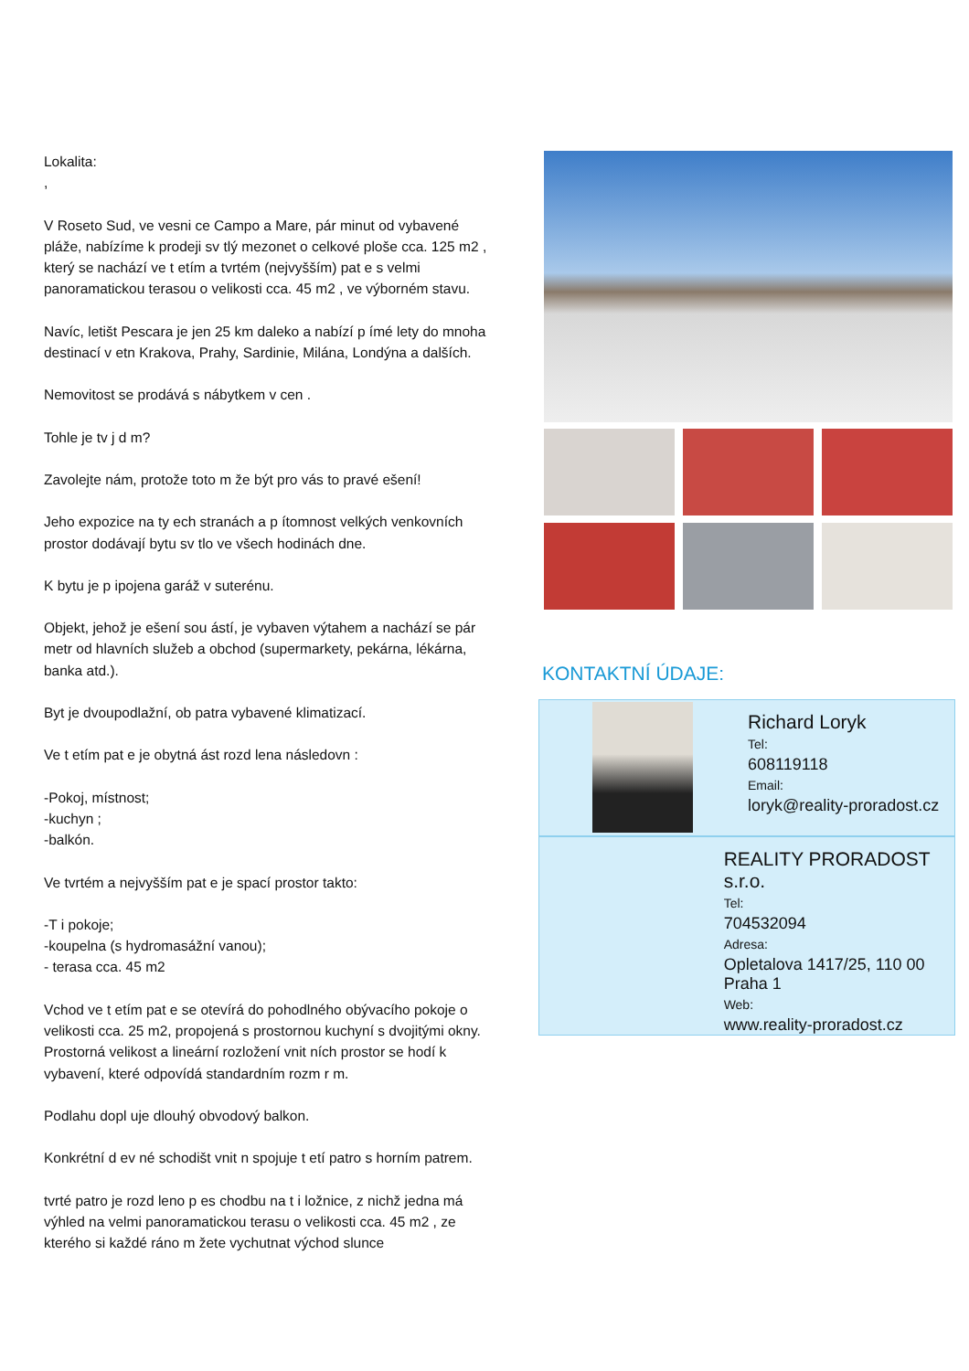Lokalita:
,
V Roseto Sud, ve vesni ce Campo a Mare, pár minut od vybavené pláže, nabízíme k prodeji sv tlý mezonet o celkové ploše cca. 125 m2 , který se nachází ve t etím a tvrtém (nejvyšším) pat e s velmi panoramatickou terasou o velikosti cca. 45 m2 , ve výborném stavu.
Navíc, letišt Pescara je jen 25 km daleko a nabízí p ímé lety do mnoha destinací v etn Krakova, Prahy, Sardinie, Milána, Londýna a dalších.
Nemovitost se prodává s nábytkem v cen .
Tohle je tv j d m?
Zavolejte nám, protože toto m že být pro vás to pravé ešení!
Jeho expozice na ty ech stranách a p ítomnost velkých venkovních prostor dodávají bytu sv tlo ve všech hodinách dne.
K bytu je p ipojena garáž v suterénu.
Objekt, jehož je ešení sou ástí, je vybaven výtahem a nachází se pár metr od hlavních služeb a obchod (supermarkety, pekárna, lékárna, banka atd.).
Byt je dvoupodlažní, ob patra vybavené klimatizací.
Ve t etím pat e je obytná ást rozd lena následovn :
-Pokoj, místnost;
-kuchyn ;
-balkón.
Ve tvrtém a nejvyšším pat e je spací prostor takto:
-T i pokoje;
-koupelna (s hydromasážní vanou);
- terasa cca. 45 m2
Vchod ve t etím pat e se otevírá do pohodlného obývacího pokoje o velikosti cca. 25 m2, propojená s prostornou kuchyní s dvojitými okny.
Prostorná velikost a lineární rozložení vnit ních prostor se hodí k vybavení, které odpovídá standardním rozm r m.
Podlahu dopl uje dlouhý obvodový balkon.
Konkrétní d ev né schodišt vnit n spojuje t etí patro s horním patrem.
tvrté patro je rozd leno p es chodbu na t i ložnice, z nichž jedna má výhled na velmi panoramatickou terasu o velikosti cca. 45 m2 , ze kterého si každé ráno m žete vychutnat východ slunce
KONTAKTNÍ ÚDAJE:
Richard Loryk
Tel:
608119118
Email:
loryk@reality-proradost.cz
REALITY PRORADOST s.r.o.
Tel:
704532094
Adresa:
Opletalova 1417/25, 110 00 Praha 1
Web:
www.reality-proradost.cz